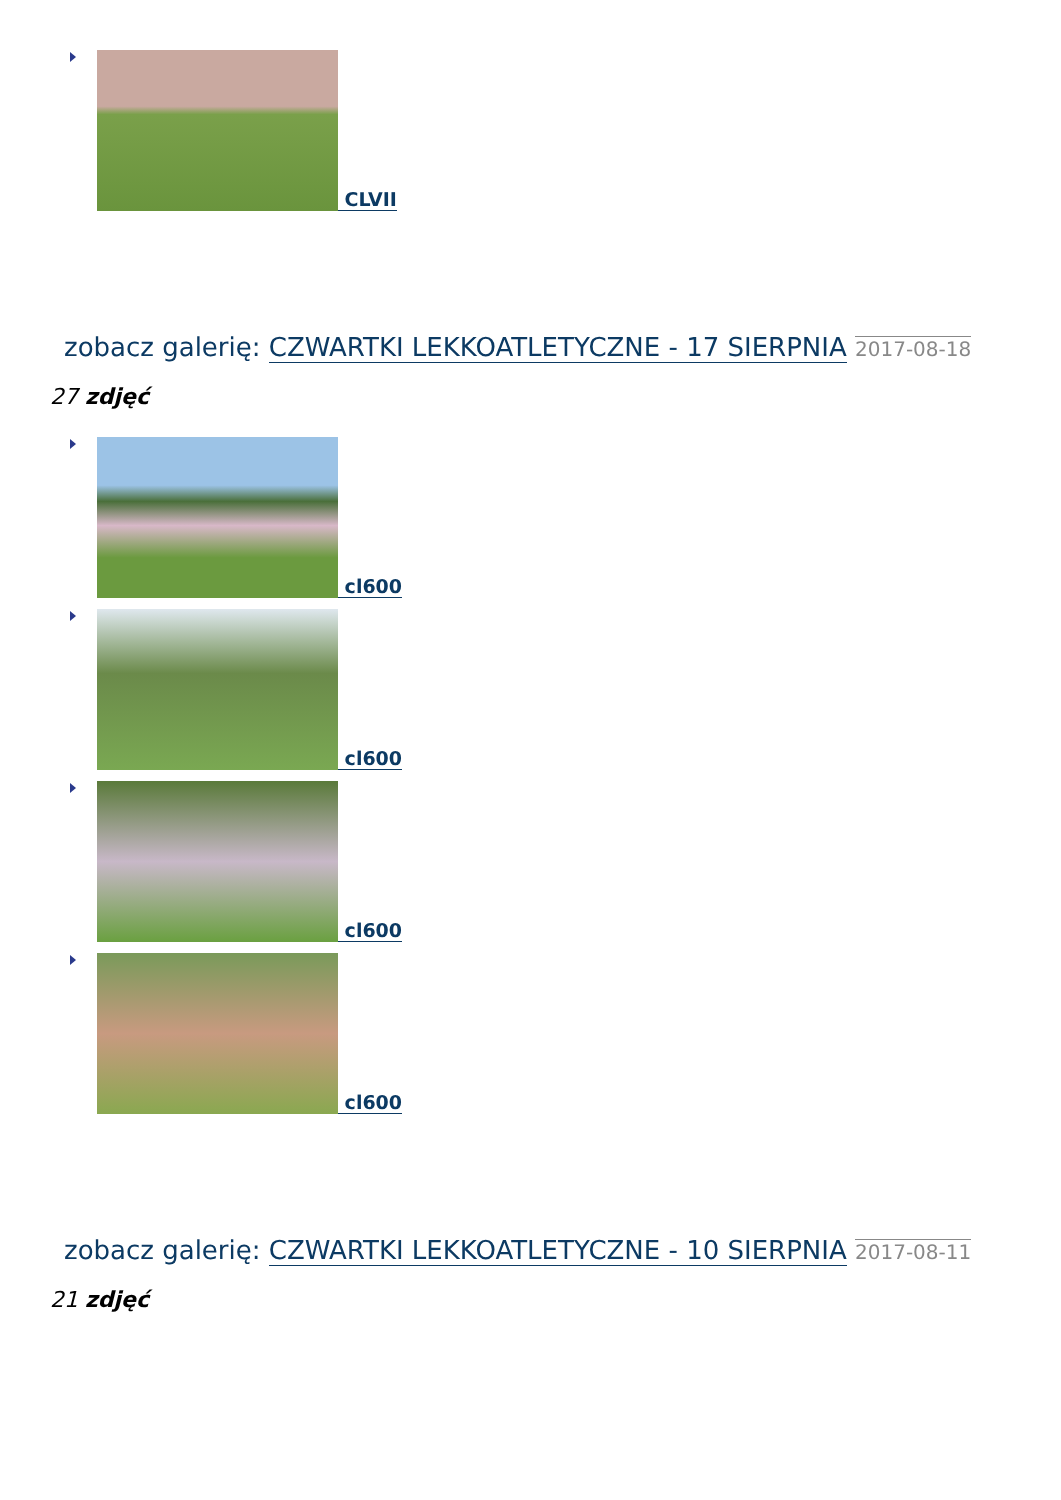CLVII
zobacz galerię: CZWARTKI LEKKOATLETYCZNE - 17 SIERPNIA 2017-08-18
27 zdjęć
cl600
cl600
cl600
cl600
zobacz galerię: CZWARTKI LEKKOATLETYCZNE - 10 SIERPNIA 2017-08-11
21 zdjęć